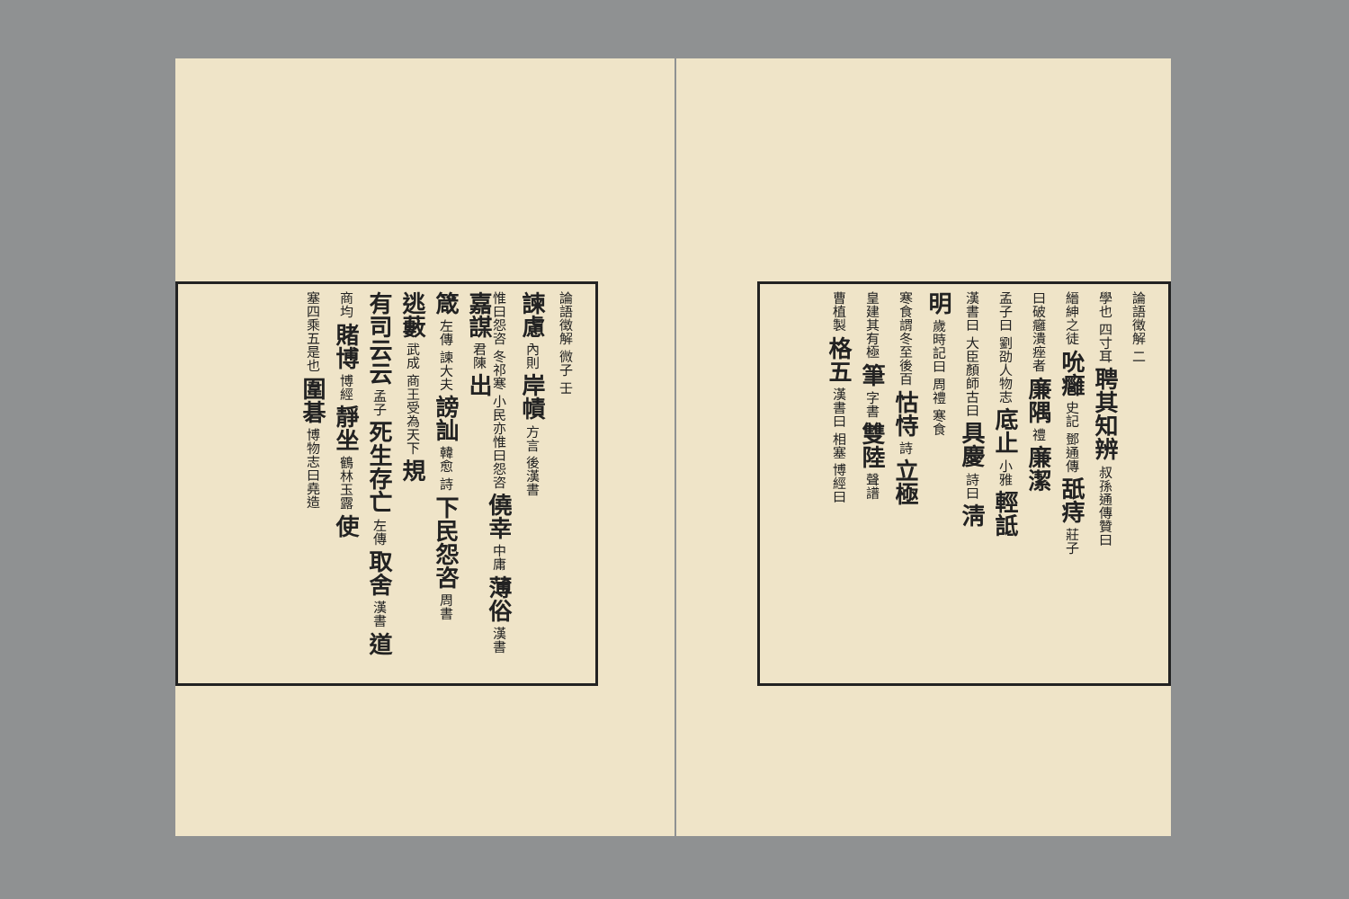論語徴解 微子 壬
諫慮 內則 岸幘 方言 後漢書
惟曰怨咨 冬祁寒 小民亦惟曰怨咨 僥幸 中庸 薄俗 漢書 嘉謀 君陳 出
箴 左傳 諫大夫 謗訕 韓愈 詩 下民怨咨 周書
逃藪 武成 商王受為天下 規
有司云云 孟子 死生存亡 左傳 取舍 漢書 道
商均 賭博 博經 靜坐 鶴林玉露 使
塞四乘五是也 圍碁 博物志曰堯造
論語徴解 二
學也 四寸耳 聘其知辨 叔孫通傳贊曰
縉紳之徒 吮癰 史記 鄧通傳 舐痔 莊子
曰破癰潰痤者 廉隅 禮 廉潔
孟子曰 劉劭人物志 底止 小雅 輕詆
漢書曰 大臣顏師古曰 具慶 詩曰 淸
明 歲時記曰 周禮 寒食
寒食謂冬至後百 怙恃 詩 立極
皇建其有極 筆 字書 雙陸 聲譜
曹植製 格五 漢書曰 相塞 博經曰